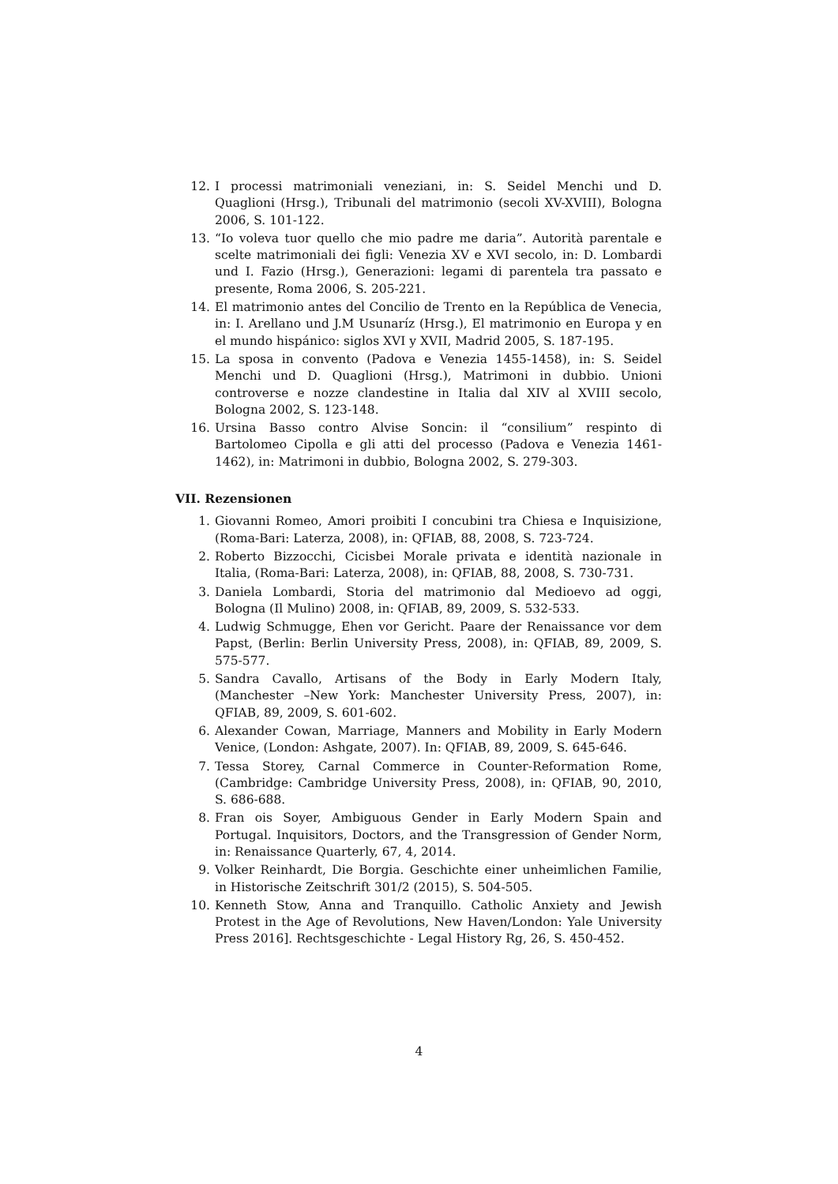12. I processi matrimoniali veneziani, in: S. Seidel Menchi und D. Quaglioni (Hrsg.), Tribunali del matrimonio (secoli XV-XVIII), Bologna 2006, S. 101-122.
13. “Io voleva tuor quello che mio padre me daria”. Autorità parentale e scelte matrimoniali dei figli: Venezia XV e XVI secolo, in: D. Lombardi und I. Fazio (Hrsg.), Generazioni: legami di parentela tra passato e presente, Roma 2006, S. 205-221.
14. El matrimonio antes del Concilio de Trento en la República de Venecia, in: I. Arellano und J.M Usunaríz (Hrsg.), El matrimonio en Europa y en el mundo hispánico: siglos XVI y XVII, Madrid 2005, S. 187-195.
15. La sposa in convento (Padova e Venezia 1455-1458), in: S. Seidel Menchi und D. Quaglioni (Hrsg.), Matrimoni in dubbio. Unioni controverse e nozze clandestine in Italia dal XIV al XVIII secolo, Bologna 2002, S. 123-148.
16. Ursina Basso contro Alvise Soncin: il “consilium” respinto di Bartolomeo Cipolla e gli atti del processo (Padova e Venezia 1461-1462), in: Matrimoni in dubbio, Bologna 2002, S. 279-303.
VII. Rezensionen
1. Giovanni Romeo, Amori proibiti I concubini tra Chiesa e Inquisizione, (Roma-Bari: Laterza, 2008), in: QFIAB, 88, 2008, S. 723-724.
2. Roberto Bizzocchi, Cicisbei Morale privata e identità nazionale in Italia, (Roma-Bari: Laterza, 2008), in: QFIAB, 88, 2008, S. 730-731.
3. Daniela Lombardi, Storia del matrimonio dal Medioevo ad oggi, Bologna (Il Mulino) 2008, in: QFIAB, 89, 2009, S. 532-533.
4. Ludwig Schmugge, Ehen vor Gericht. Paare der Renaissance vor dem Papst, (Berlin: Berlin University Press, 2008), in: QFIAB, 89, 2009, S. 575-577.
5. Sandra Cavallo, Artisans of the Body in Early Modern Italy, (Manchester –New York: Manchester University Press, 2007), in: QFIAB, 89, 2009, S. 601-602.
6. Alexander Cowan, Marriage, Manners and Mobility in Early Modern Venice, (London: Ashgate, 2007). In: QFIAB, 89, 2009, S. 645-646.
7. Tessa Storey, Carnal Commerce in Counter-Reformation Rome, (Cambridge: Cambridge University Press, 2008), in: QFIAB, 90, 2010, S. 686-688.
8. Fran ois Soyer, Ambiguous Gender in Early Modern Spain and Portugal. Inquisitors, Doctors, and the Transgression of Gender Norm, in: Renaissance Quarterly, 67, 4, 2014.
9. Volker Reinhardt, Die Borgia. Geschichte einer unheimlichen Familie, in Historische Zeitschrift 301/2 (2015), S. 504-505.
10. Kenneth Stow, Anna and Tranquillo. Catholic Anxiety and Jewish Protest in the Age of Revolutions, New Haven/London: Yale University Press 2016]. Rechtsgeschichte - Legal History Rg, 26, S. 450-452.
4